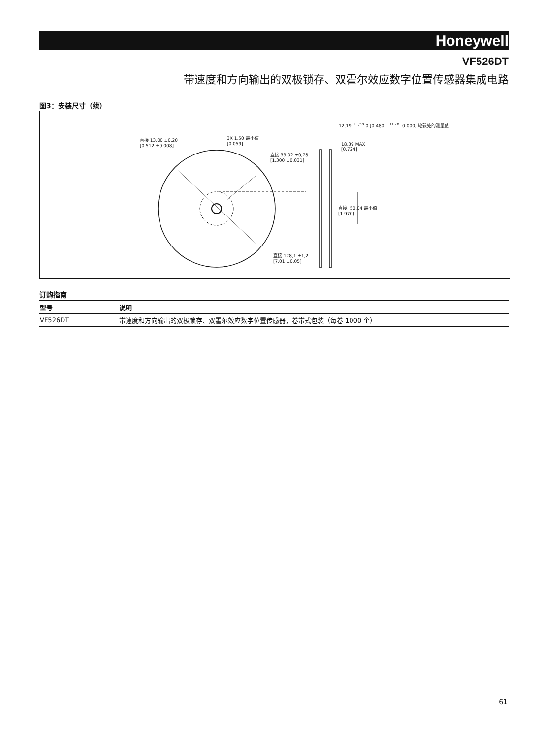Honeywell
VF526DT
带速度和方向输出的双极锁存、双霍尔效应数字位置传感器集成电路
图3：安装尺寸（续）
直接 13,00 ±0,20
[0.512 ±0.008]
3X 1,50 最小值
[0.059]
直接 33,02 ±0,78
[1.300 ±0.031]
直接 178,1 ±1,2
[7.01 ±0.05]
12,19 <sup>+1,58</sup> 0 [0.480 <sup>+0.078</sup> -0.000] 轮毂处的测量值
18,39 MAX
[0.724]
直接. 50,04 最小值
[1.970]
订购指南
| 型号 | 说明 |
| --- | --- |
| VF526DT | 带速度和方向输出的双极锁存、双霍尔效应数字位置传感器，卷带式包装（每卷 1000 个） |
61